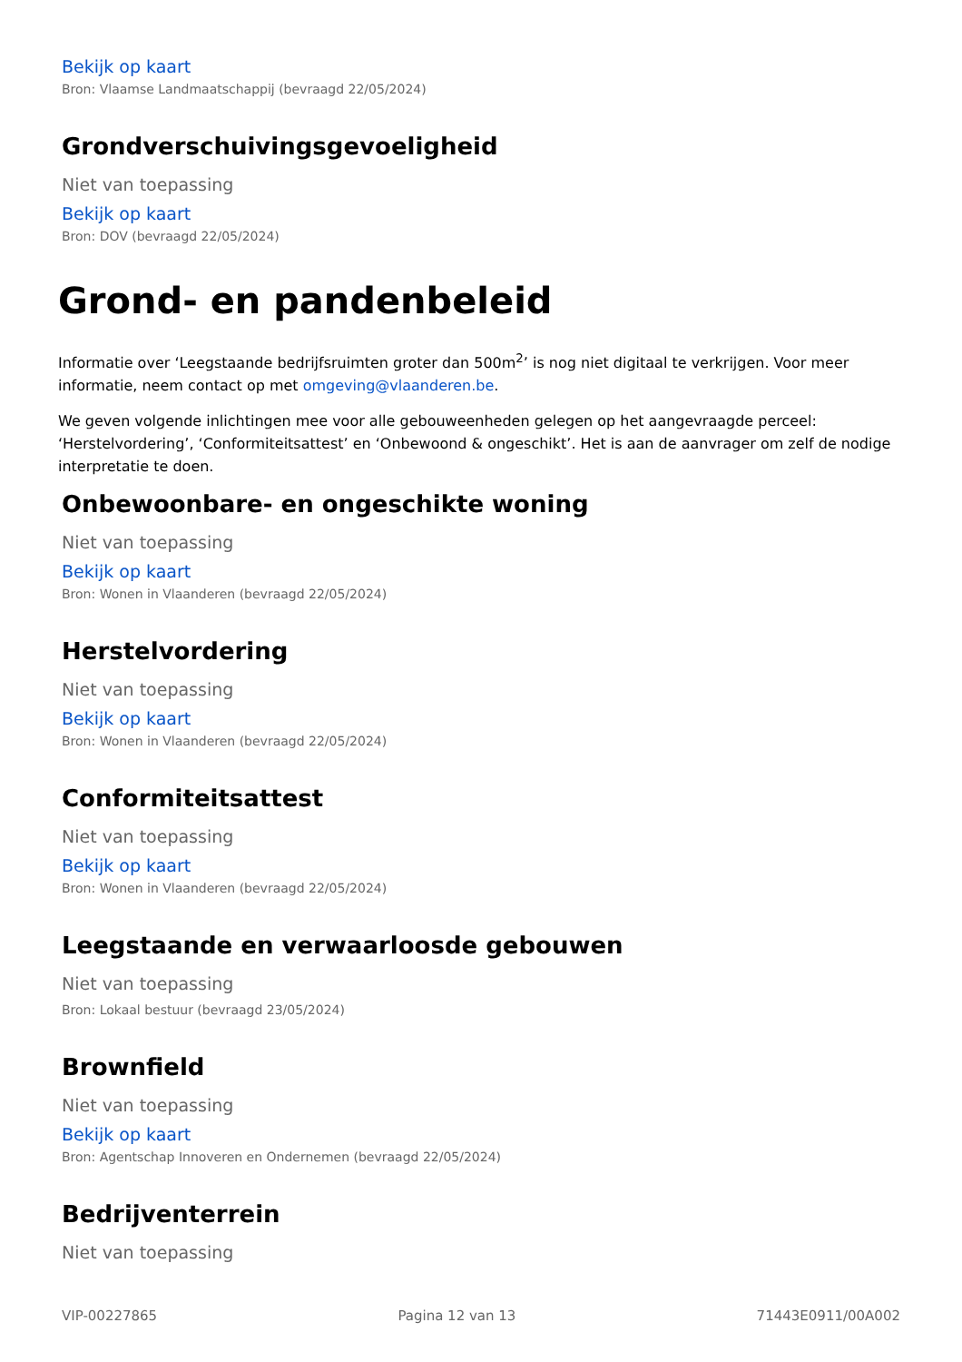Bekijk op kaart
Bron: Vlaamse Landmaatschappij (bevraagd 22/05/2024)
Grondverschuivingsgevoeligheid
Niet van toepassing
Bekijk op kaart
Bron: DOV (bevraagd 22/05/2024)
Grond- en pandenbeleid
Informatie over ‘Leegstaande bedrijfsruimten groter dan 500m<sup>2</sup>’ is nog niet digitaal te verkrijgen. Voor meer informatie, neem contact op met omgeving@vlaanderen.be.
We geven volgende inlichtingen mee voor alle gebouweenheden gelegen op het aangevraagde perceel: ‘Herstelvordering’, ‘Conformiteitsattest’ en ‘Onbewoond & ongeschikt’. Het is aan de aanvrager om zelf de nodige interpretatie te doen.
Onbewoonbare- en ongeschikte woning
Niet van toepassing
Bekijk op kaart
Bron: Wonen in Vlaanderen (bevraagd 22/05/2024)
Herstelvordering
Niet van toepassing
Bekijk op kaart
Bron: Wonen in Vlaanderen (bevraagd 22/05/2024)
Conformiteitsattest
Niet van toepassing
Bekijk op kaart
Bron: Wonen in Vlaanderen (bevraagd 22/05/2024)
Leegstaande en verwaarloosde gebouwen
Niet van toepassing
Bron: Lokaal bestuur (bevraagd 23/05/2024)
Brownfield
Niet van toepassing
Bekijk op kaart
Bron: Agentschap Innoveren en Ondernemen (bevraagd 22/05/2024)
Bedrijventerrein
Niet van toepassing
VIP-00227865 Pagina 12 van 13 71443E0911/00A002